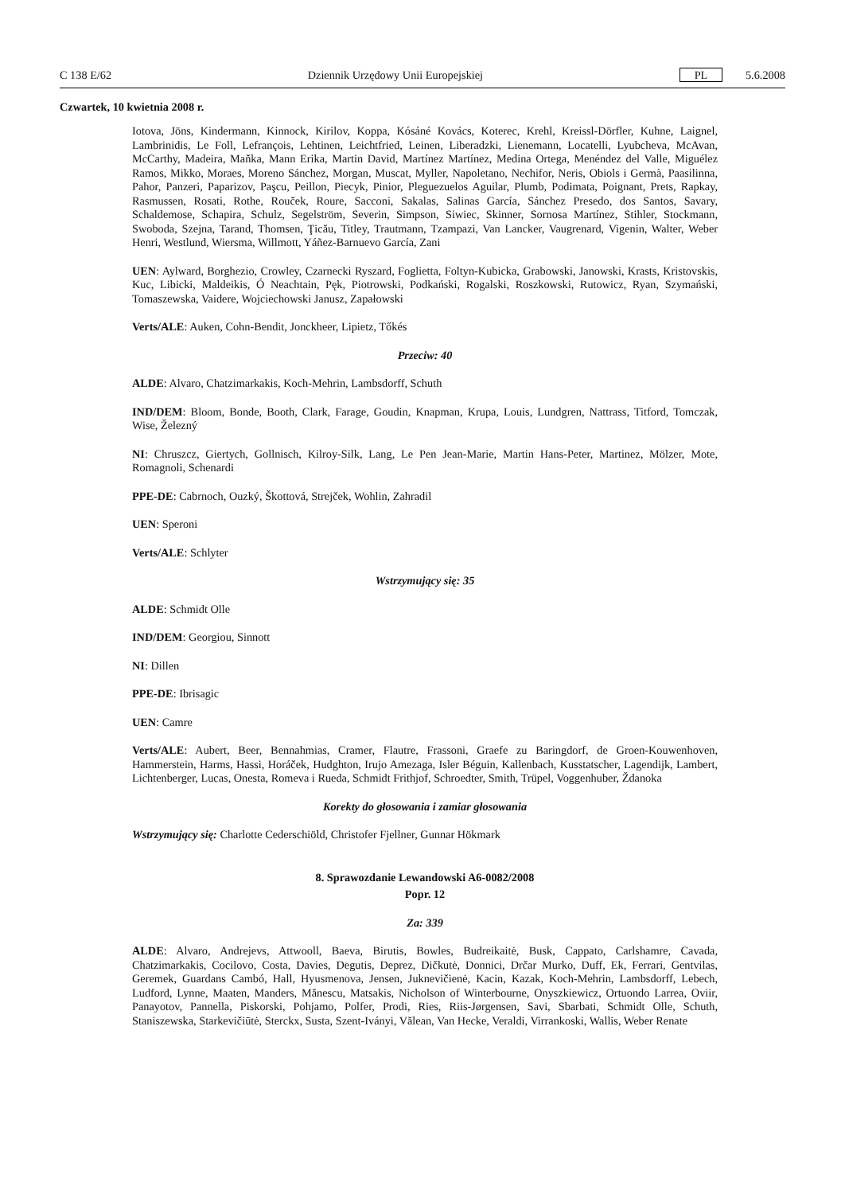C 138 E/62 Dziennik Urzędowy Unii Europejskiej PL 5.6.2008
Czwartek, 10 kwietnia 2008 r.
Iotova, Jöns, Kindermann, Kinnock, Kirilov, Koppa, Kósáné Kovács, Koterec, Krehl, Kreissl-Dörfler, Kuhne, Laignel, Lambrinidis, Le Foll, Lefrançois, Lehtinen, Leichtfried, Leinen, Liberadzki, Lienemann, Locatelli, Lyubcheva, McAvan, McCarthy, Madeira, Maňka, Mann Erika, Martin David, Martínez Martínez, Medina Ortega, Menéndez del Valle, Miguélez Ramos, Mikko, Moraes, Moreno Sánchez, Morgan, Muscat, Myller, Napoletano, Nechifor, Neris, Obiols i Germà, Paasilinna, Pahor, Panzeri, Paparizov, Paşcu, Peillon, Piecyk, Pinior, Pleguezuelos Aguilar, Plumb, Podimata, Poignant, Prets, Rapkay, Rasmussen, Rosati, Rothe, Rouček, Roure, Sacconi, Sakalas, Salinas García, Sánchez Presedo, dos Santos, Savary, Schaldemose, Schapira, Schulz, Segelström, Severin, Simpson, Siwiec, Skinner, Sornosa Martínez, Stihler, Stockmann, Swoboda, Szejna, Tarand, Thomsen, Ţicău, Titley, Trautmann, Tzampazi, Van Lancker, Vaugrenard, Vigenin, Walter, Weber Henri, Westlund, Wiersma, Willmott, Yáñez-Barnuevo García, Zani
UEN: Aylward, Borghezio, Crowley, Czarnecki Ryszard, Foglietta, Foltyn-Kubicka, Grabowski, Janowski, Krasts, Kristovskis, Kuc, Libicki, Maldeikis, Ó Neachtain, Pęk, Piotrowski, Podkański, Rogalski, Roszkowski, Rutowicz, Ryan, Szymański, Tomaszewska, Vaidere, Wojciechowski Janusz, Zapałowski
Verts/ALE: Auken, Cohn-Bendit, Jonckheer, Lipietz, Tőkés
Przeciw: 40
ALDE: Alvaro, Chatzimarkakis, Koch-Mehrin, Lambsdorff, Schuth
IND/DEM: Bloom, Bonde, Booth, Clark, Farage, Goudin, Knapman, Krupa, Louis, Lundgren, Nattrass, Titford, Tomczak, Wise, Železný
NI: Chruszcz, Giertych, Gollnisch, Kilroy-Silk, Lang, Le Pen Jean-Marie, Martin Hans-Peter, Martinez, Mölzer, Mote, Romagnoli, Schenardi
PPE-DE: Cabrnoch, Ouzký, Škottová, Strejček, Wohlin, Zahradil
UEN: Speroni
Verts/ALE: Schlyter
Wstrzymujący się: 35
ALDE: Schmidt Olle
IND/DEM: Georgiou, Sinnott
NI: Dillen
PPE-DE: Ibrisagic
UEN: Camre
Verts/ALE: Aubert, Beer, Bennahmias, Cramer, Flautre, Frassoni, Graefe zu Baringdorf, de Groen-Kouwenhoven, Hammerstein, Harms, Hassi, Horáček, Hudghton, Irujo Amezaga, Isler Béguin, Kallenbach, Kusstatscher, Lagendijk, Lambert, Lichtenberger, Lucas, Onesta, Romeva i Rueda, Schmidt Frithjof, Schroedter, Smith, Trüpel, Voggenhuber, Ždanoka
Korekty do głosowania i zamiar głosowania
Wstrzymujący się: Charlotte Cederschiöld, Christofer Fjellner, Gunnar Hökmark
8. Sprawozdanie Lewandowski A6-0082/2008
Popr. 12
Za: 339
ALDE: Alvaro, Andrejevs, Attwooll, Baeva, Birutis, Bowles, Budreikaitė, Busk, Cappato, Carlshamre, Cavada, Chatzimarkakis, Cocilovo, Costa, Davies, Degutis, Deprez, Dičkutė, Donnici, Drčar Murko, Duff, Ek, Ferrari, Gentvilas, Geremek, Guardans Cambó, Hall, Hyusmenova, Jensen, Juknevičienė, Kacin, Kazak, Koch-Mehrin, Lambsdorff, Lebech, Ludford, Lynne, Maaten, Manders, Mănescu, Matsakis, Nicholson of Winterbourne, Onyszkiewicz, Ortuondo Larrea, Oviir, Panayotov, Pannella, Piskorski, Pohjamo, Polfer, Prodi, Ries, Riis-Jørgensen, Savi, Sbarbati, Schmidt Olle, Schuth, Staniszewska, Starkevičiūtė, Sterckx, Susta, Szent-Iványi, Vălean, Van Hecke, Veraldi, Virrankoski, Wallis, Weber Renate